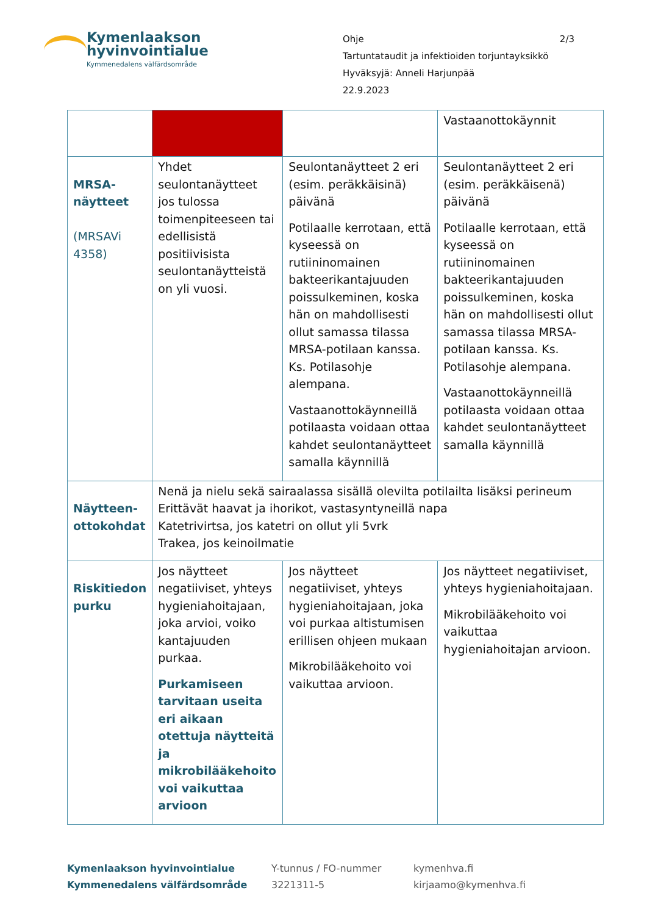Kymenlaakson
hyvinvointialue Kymmenedalens välfärdsområde
Ohje 2/3
Tartuntataudit ja infektioiden torjuntayksikkö
Hyväksyjä: Anneli Harjunpää
22.9.2023
| | | | Vastaanottokäynnit |
| MRSA-näytteet (MRSAVi 4358) | Yhdet seulontanäytteet jos tulossa toimenpiteeseen tai edellisistä positiivisista seulontanäytteistä on yli vuosi. | Seulontanäytteet 2 eri (esim. peräkkäisinä) päivänä Potilaalle kerrotaan, että kyseessä on rutiininomainen bakteerikantajuuden poissulkeminen, koska hän on mahdollisesti ollut samassa tilassa MRSA-potilaan kanssa. Ks. Potilasohje alempana. Vastaanottokäynneillä potilaasta voidaan ottaa kahdet seulontanäytteet samalla käynnillä | Seulontanäytteet 2 eri (esim. peräkkäisenä) päivänä Potilaalle kerrotaan, että kyseessä on rutiininomainen bakteerikantajuuden poissulkeminen, koska hän on mahdollisesti ollut samassa tilassa MRSA-potilaan kanssa. Ks. Potilasohje alempana. Vastaanottokäynneillä potilaasta voidaan ottaa kahdet seulontanäytteet samalla käynnillä |
| Näytteen-ottokohdat | Nenä ja nielu sekä sairaalassa sisällä olevilta potilailta lisäksi perineum Erittävät haavat ja ihorikot, vastasyntyneillä napa Katetrivirtsa, jos katetri on ollut yli 5vrk Trakea, jos keinoilmatie | | |
| Riskitiedon purku | Jos näytteet negatiiviset, yhteys hygieniahoitajaan, joka arvioi, voiko kantajuuden purkaa. Purkamiseen tarvitaan useita eri aikaan otettuja näytteitä ja mikrobilääkehoito voi vaikuttaa arvioon | Jos näytteet negatiiviset, yhteys hygieniahoitajaan, joka voi purkaa altistumisen erillisen ohjeen mukaan Mikrobilääkehoito voi vaikuttaa arvioon. | Jos näytteet negatiiviset, yhteys hygieniahoitajaan. Mikrobilääkehoito voi vaikuttaa hygieniahoitajan arvioon. |
Kymenlaakson hyvinvointialue
Kymmenedalens välfärdsområde
Y-tunnus / FO-nummer
3221311-5
kymenhva.fi
kirjaamo@kymenhva.fi